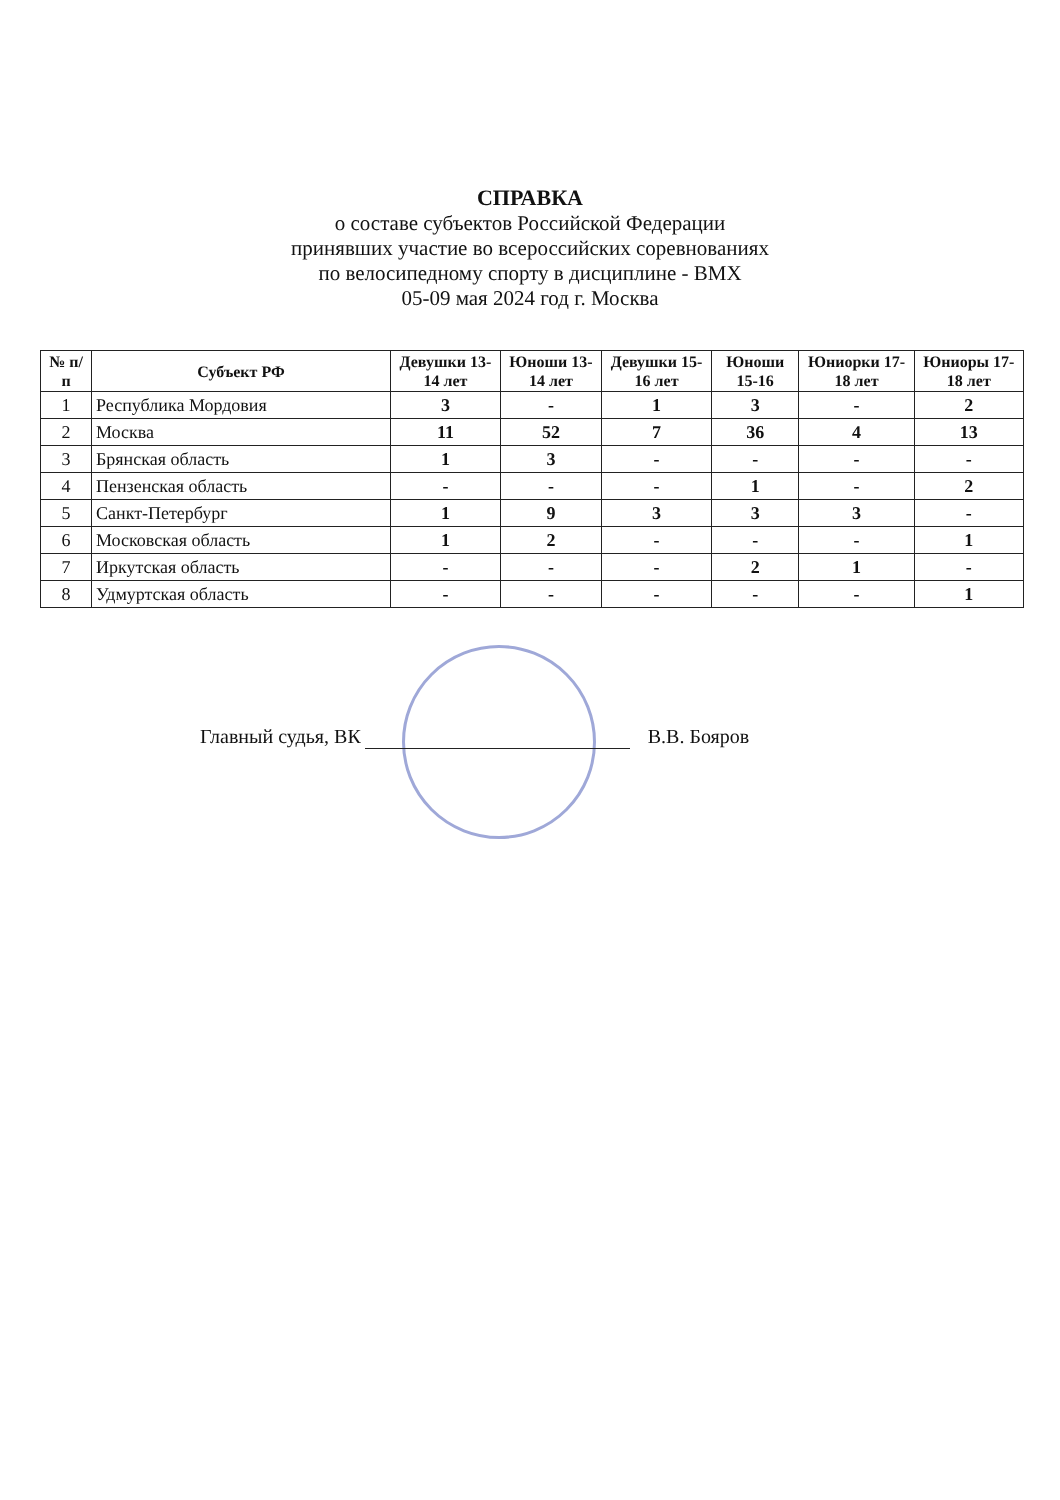СПРАВКА
о составе субъектов Российской Федерации
принявших участие во всероссийских соревнованиях
по велосипедному спорту в дисциплине - BMX
05-09 мая 2024 год г. Москва
| № п/п | Субъект РФ | Девушки 13-14 лет | Юноши 13-14 лет | Девушки 15-16 лет | Юноши 15-16 | Юниорки 17-18 лет | Юниоры 17-18 лет |
| --- | --- | --- | --- | --- | --- | --- | --- |
| 1 | Республика Мордовия | 3 | - | 1 | 3 | - | 2 |
| 2 | Москва | 11 | 52 | 7 | 36 | 4 | 13 |
| 3 | Брянская область | 1 | 3 | - | - | - | - |
| 4 | Пензенская область | - | - | - | 1 | - | 2 |
| 5 | Санкт-Петербург | 1 | 9 | 3 | 3 | 3 | - |
| 6 | Московская область | 1 | 2 | - | - | - | 1 |
| 7 | Иркутская область | - | - | - | 2 | 1 | - |
| 8 | Удмуртская область | - | - | - | - | - | 1 |
Главный судья, ВК В.В. Бояров